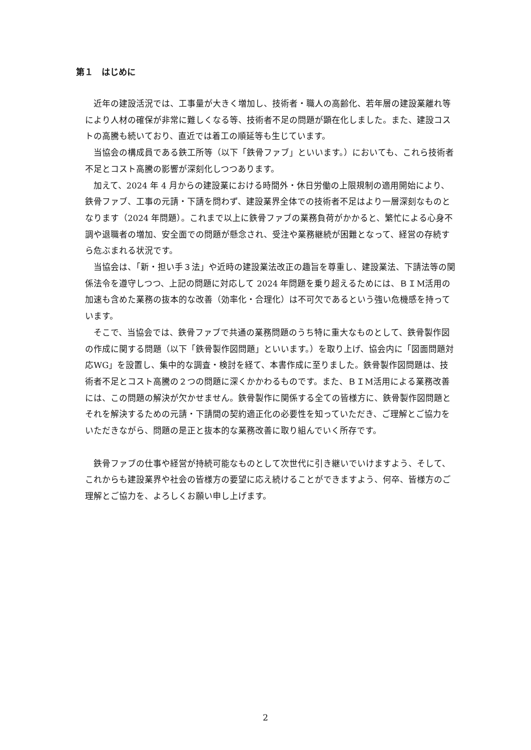第１　はじめに
近年の建設活況では、工事量が大きく増加し、技術者・職人の高齢化、若年層の建設業離れ等により人材の確保が非常に難しくなる等、技術者不足の問題が顕在化しました。また、建設コストの高騰も続いており、直近では着工の順延等も生じています。
当協会の構成員である鉄工所等（以下「鉄骨ファブ」といいます。）においても、これら技術者不足とコスト高騰の影響が深刻化しつつあります。
加えて、2024 年 4 月からの建設業における時間外・休日労働の上限規制の適用開始により、鉄骨ファブ、工事の元請・下請を問わず、建設業界全体での技術者不足はより一層深刻なものとなります（2024 年問題）。これまで以上に鉄骨ファブの業務負荷がかかると、繁忙による心身不調や退職者の増加、安全面での問題が懸念され、受注や業務継続が困難となって、経営の存続すら危ぶまれる状況です。
当協会は、「新・担い手３法」や近時の建設業法改正の趣旨を尊重し、建設業法、下請法等の関係法令を遵守しつつ、上記の問題に対応して 2024 年問題を乗り超えるためには、ＢＩM活用の加速も含めた業務の抜本的な改善（効率化・合理化）は不可欠であるという強い危機感を持っています。
そこで、当協会では、鉄骨ファブで共通の業務問題のうち特に重大なものとして、鉄骨製作図の作成に関する問題（以下「鉄骨製作図問題」といいます。）を取り上げ、協会内に「図面問題対応WG」を設置し、集中的な調査・検討を経て、本書作成に至りました。鉄骨製作図問題は、技術者不足とコスト高騰の２つの問題に深くかかわるものです。また、ＢＩM活用による業務改善には、この問題の解決が欠かせません。鉄骨製作に関係する全ての皆様方に、鉄骨製作図問題とそれを解決するための元請・下請間の契約適正化の必要性を知っていただき、ご理解とご協力をいただきながら、問題の是正と抜本的な業務改善に取り組んでいく所存です。
鉄骨ファブの仕事や経営が持続可能なものとして次世代に引き継いでいけますよう、そして、これからも建設業界や社会の皆様方の要望に応え続けることができますよう、何卒、皆様方のご理解とご協力を、よろしくお願い申し上げます。
2